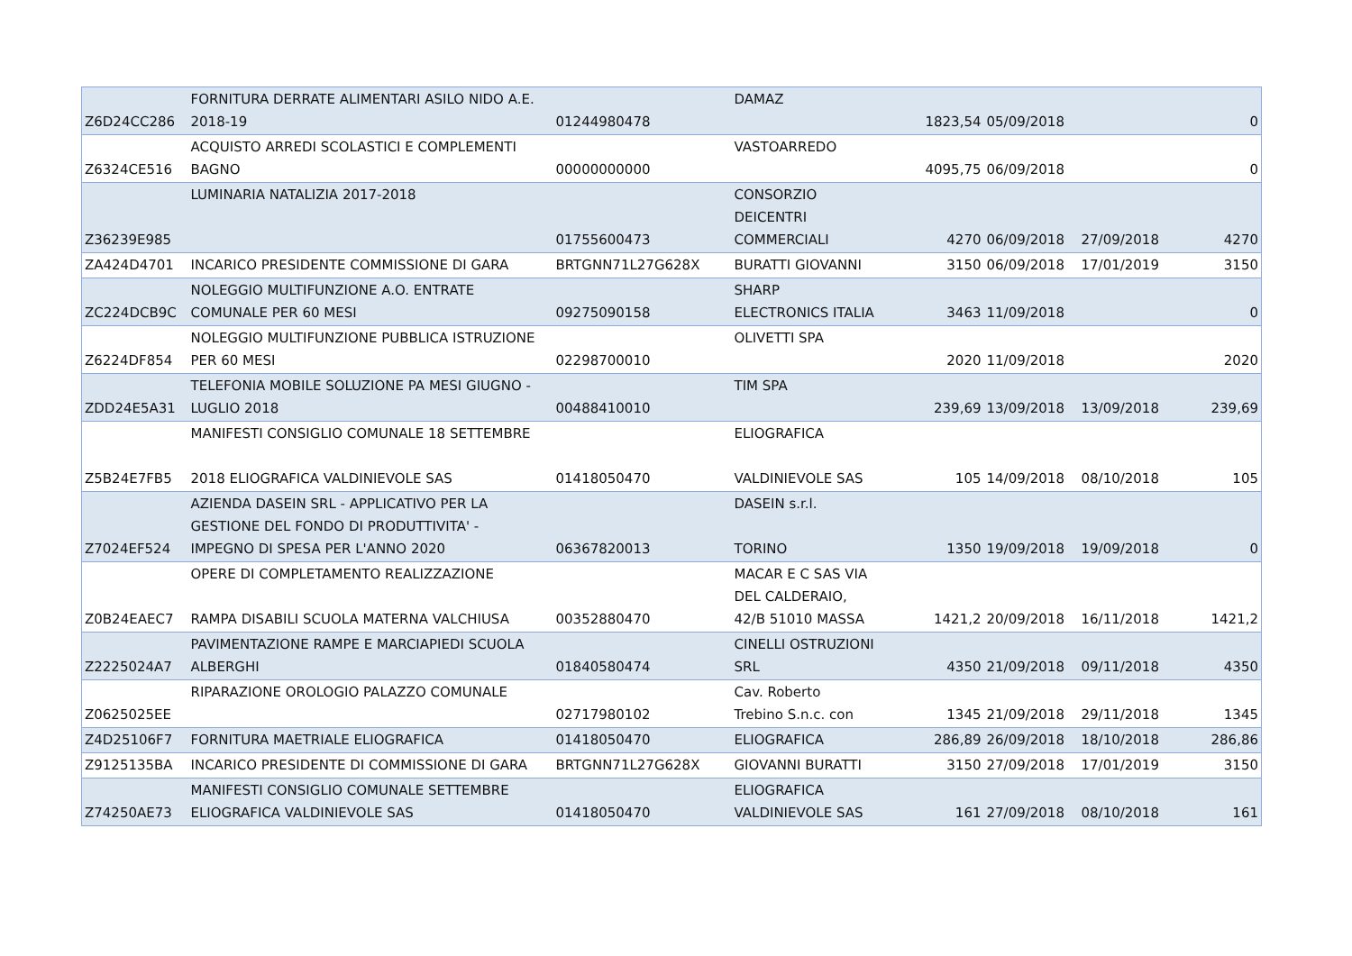| Z6D24CC286 | FORNITURA DERRATE ALIMENTARI ASILO NIDO A.E. 2018-19 | 01244980478 | DAMAZ | 1823,54 | 05/09/2018 | | 0 |
| Z6324CE516 | ACQUISTO ARREDI SCOLASTICI E COMPLEMENTI BAGNO | 00000000000 | VASTOARREDO | 4095,75 | 06/09/2018 | | 0 |
| Z36239E985 | LUMINARIA NATALIZIA 2017-2018 | 01755600473 | CONSORZIO DEICENTRI COMMERCIALI | 4270 | 06/09/2018 | 27/09/2018 | 4270 |
| ZA424D4701 | INCARICO PRESIDENTE COMMISSIONE DI GARA | BRTGNN71L27G628X | BURATTI GIOVANNI | 3150 | 06/09/2018 | 17/01/2019 | 3150 |
| ZC224DCB9C | NOLEGGIO MULTIFUNZIONE A.O. ENTRATE COMUNALE PER 60 MESI | 09275090158 | SHARP ELECTRONICS ITALIA | 3463 | 11/09/2018 | | 0 |
| Z6224DF854 | NOLEGGIO MULTIFUNZIONE PUBBLICA ISTRUZIONE PER 60 MESI | 02298700010 | OLIVETTI SPA | 2020 | 11/09/2018 | | 2020 |
| ZDD24E5A31 | TELEFONIA MOBILE SOLUZIONE PA MESI GIUGNO - LUGLIO 2018 | 00488410010 | TIM SPA | 239,69 | 13/09/2018 | 13/09/2018 | 239,69 |
| Z5B24E7FB5 | MANIFESTI CONSIGLIO COMUNALE 18 SETTEMBRE 2018 ELIOGRAFICA VALDINIEVOLE SAS | 01418050470 | ELIOGRAFICA VALDINIEVOLE SAS | 105 | 14/09/2018 | 08/10/2018 | 105 |
| Z7024EF524 | AZIENDA DASEIN SRL - APPLICATIVO PER LA GESTIONE DEL FONDO DI PRODUTTIVITA' - IMPEGNO DI SPESA PER L'ANNO 2020 | 06367820013 | DASEIN s.r.l. TORINO | 1350 | 19/09/2018 | 19/09/2018 | 0 |
| Z0B24EAEC7 | OPERE DI COMPLETAMENTO REALIZZAZIONE RAMPA DISABILI SCUOLA MATERNA VALCHIUSA | 00352880470 | MACAR E C SAS VIA DEL CALDERAIO, 42/B 51010 MASSA | 1421,2 | 20/09/2018 | 16/11/2018 | 1421,2 |
| Z2225024A7 | PAVIMENTAZIONE RAMPE E MARCIAPIEDI SCUOLA ALBERGHI | 01840580474 | CINELLI OSTRUZIONI SRL | 4350 | 21/09/2018 | 09/11/2018 | 4350 |
| Z0625025EE | RIPARAZIONE OROLOGIO PALAZZO COMUNALE | 02717980102 | Cav. Roberto Trebino S.n.c. con | 1345 | 21/09/2018 | 29/11/2018 | 1345 |
| Z4D25106F7 | FORNITURA MAETRIALE ELIOGRAFICA | 01418050470 | ELIOGRAFICA | 286,89 | 26/09/2018 | 18/10/2018 | 286,86 |
| Z9125135BA | INCARICO PRESIDENTE DI COMMISSIONE DI GARA | BRTGNN71L27G628X | GIOVANNI BURATTI | 3150 | 27/09/2018 | 17/01/2019 | 3150 |
| Z74250AE73 | MANIFESTI CONSIGLIO COMUNALE SETTEMBRE ELIOGRAFICA VALDINIEVOLE SAS | 01418050470 | ELIOGRAFICA VALDINIEVOLE SAS | 161 | 27/09/2018 | 08/10/2018 | 161 |